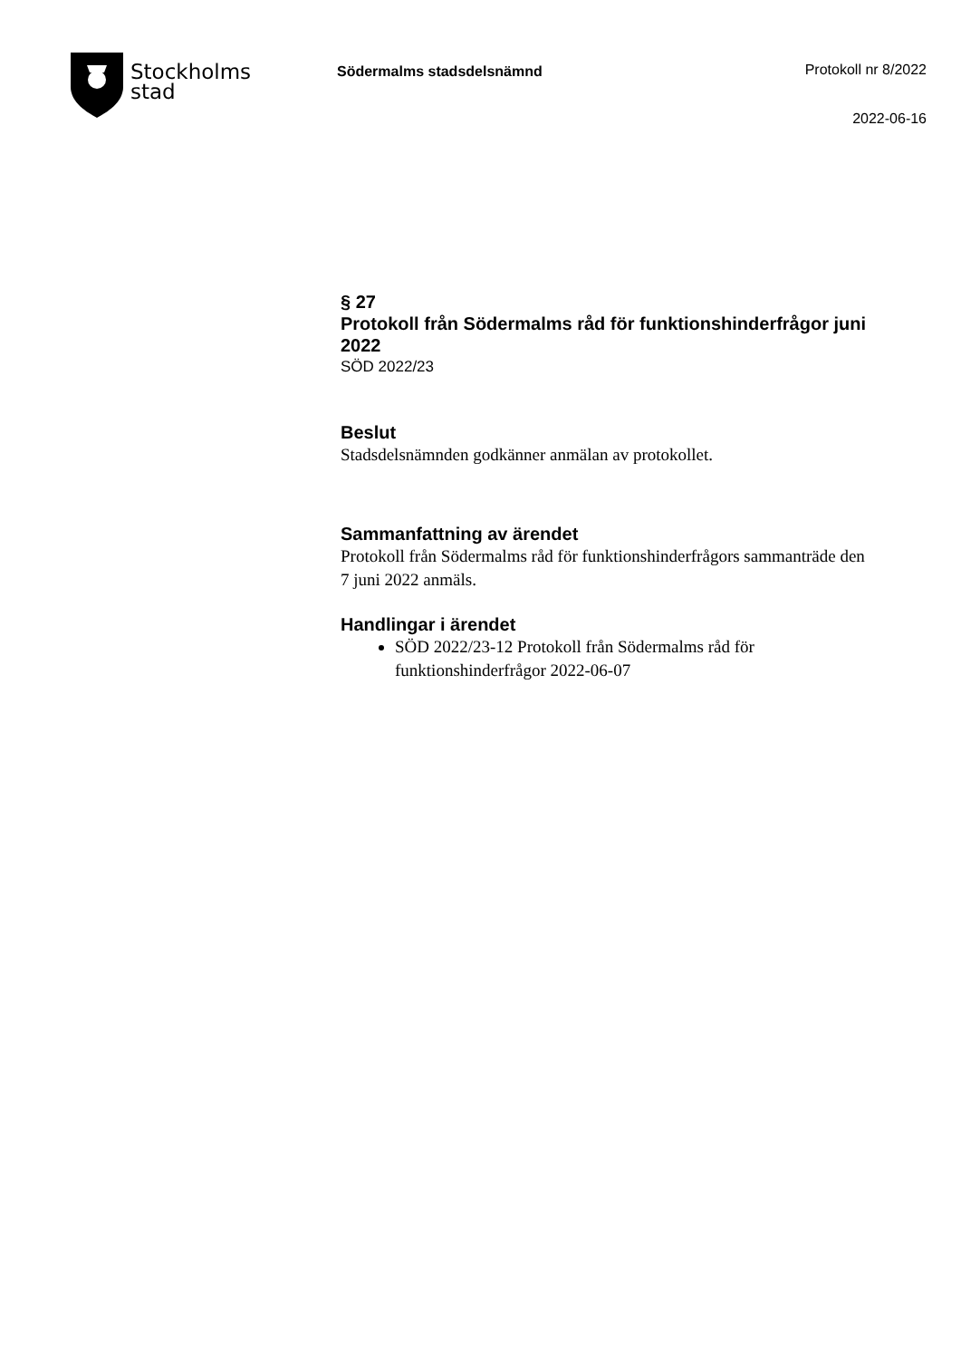Stockholms
stad
Södermalms stadsdelsnämnd Protokoll nr 8/2022
2022-06-16
§ 27
Protokoll från Södermalms råd för funktionshinderfrågor juni 2022
SÖD 2022/23
Beslut
Stadsdelsnämnden godkänner anmälan av protokollet.
Sammanfattning av ärendet
Protokoll från Södermalms råd för funktionshinderfrågors sammanträde den 7 juni 2022 anmäls.
Handlingar i ärendet
SÖD 2022/23-12 Protokoll från Södermalms råd för funktionshinderfrågor 2022-06-07